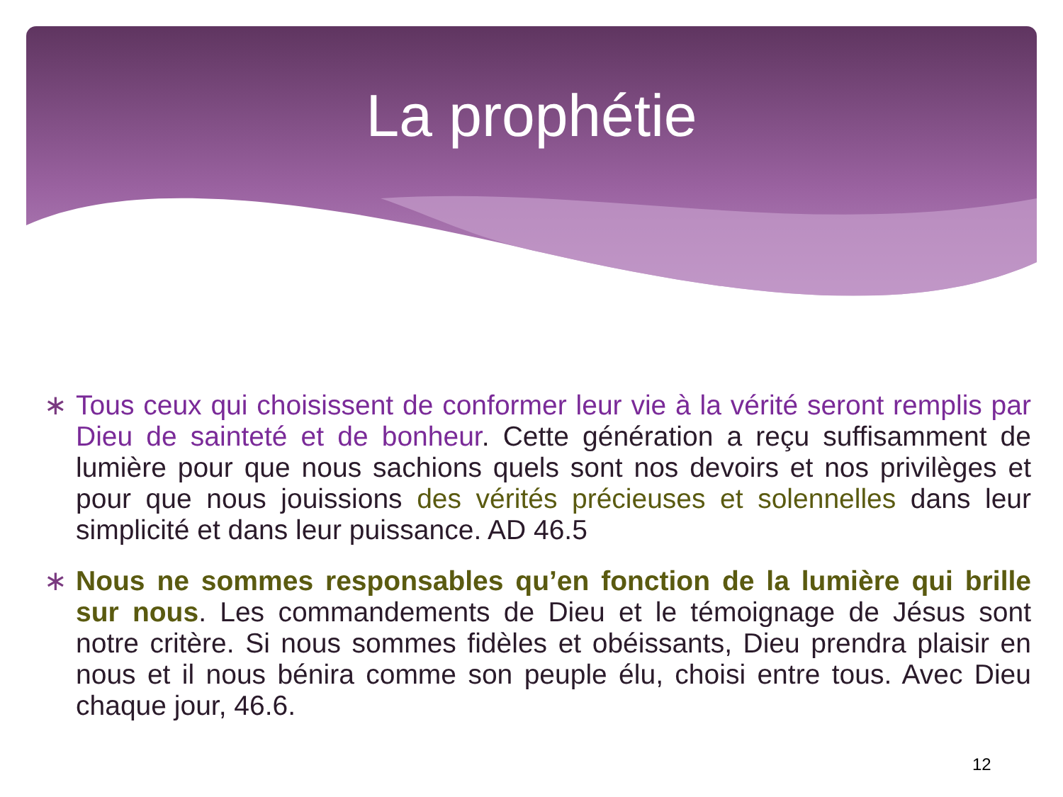La prophétie
∗ Tous ceux qui choisissent de conformer leur vie à la vérité seront remplis par Dieu de sainteté et de bonheur. Cette génération a reçu suffisamment de lumière pour que nous sachions quels sont nos devoirs et nos privilèges et pour que nous jouissions des vérités précieuses et solennelles dans leur simplicité et dans leur puissance. AD 46.5
∗ Nous ne sommes responsables qu’en fonction de la lumière qui brille sur nous. Les commandements de Dieu et le témoignage de Jésus sont notre critère. Si nous sommes fidèles et obéissants, Dieu prendra plaisir en nous et il nous bénira comme son peuple élu, choisi entre tous. Avec Dieu chaque jour, 46.6.
12